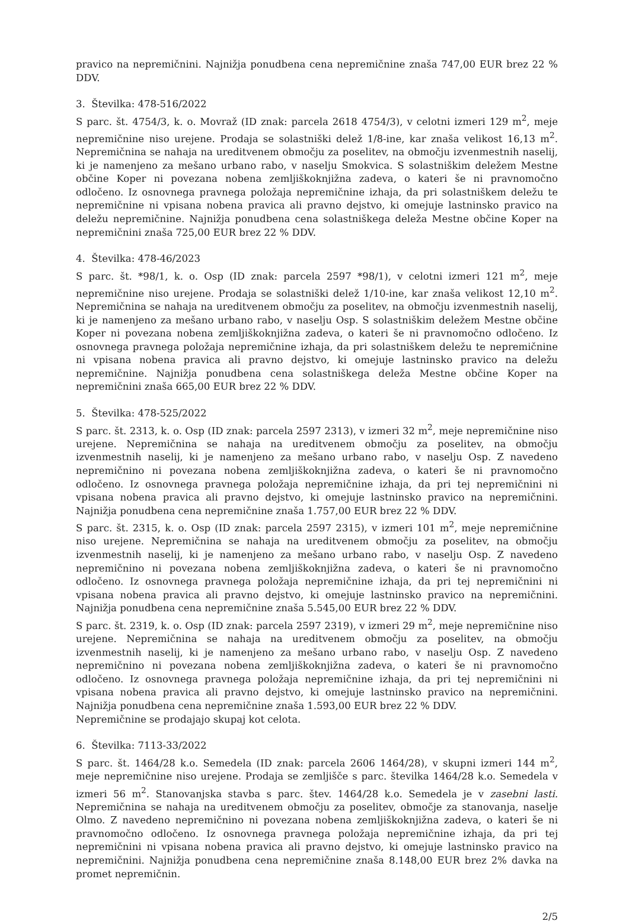pravico na nepremičnini. Najnižja ponudbena cena nepremičnine znaša 747,00 EUR brez 22 % DDV.
3. Številka: 478-516/2022
S parc. št. 4754/3, k. o. Movraž (ID znak: parcela 2618 4754/3), v celotni izmeri 129 m<sup>2</sup>, meje nepremičnine niso urejene. Prodaja se solastniški delež 1/8-ine, kar znaša velikost 16,13 m<sup>2</sup>. Nepremičnina se nahaja na ureditvenem območju za poselitev, na območju izvenmestnih naselij, ki je namenjeno za mešano urbano rabo, v naselju Smokvica. S solastniškim deležem Mestne občine Koper ni povezana nobena zemljiškoknjižna zadeva, o kateri še ni pravnomočno odločeno. Iz osnovnega pravnega položaja nepremičnine izhaja, da pri solastniškem deležu te nepremičnine ni vpisana nobena pravica ali pravno dejstvo, ki omejuje lastninsko pravico na deležu nepremičnine. Najnižja ponudbena cena solastniškega deleža Mestne občine Koper na nepremičnini znaša 725,00 EUR brez 22 % DDV.
4. Številka: 478-46/2023
S parc. št. *98/1, k. o. Osp (ID znak: parcela 2597 *98/1), v celotni izmeri 121 m<sup>2</sup>, meje nepremičnine niso urejene. Prodaja se solastniški delež 1/10-ine, kar znaša velikost 12,10 m<sup>2</sup>. Nepremičnina se nahaja na ureditvenem območju za poselitev, na območju izvenmestnih naselij, ki je namenjeno za mešano urbano rabo, v naselju Osp. S solastniškim deležem Mestne občine Koper ni povezana nobena zemljiškoknjižna zadeva, o kateri še ni pravnomočno odločeno. Iz osnovnega pravnega položaja nepremičnine izhaja, da pri solastniškem deležu te nepremičnine ni vpisana nobena pravica ali pravno dejstvo, ki omejuje lastninsko pravico na deležu nepremičnine. Najnižja ponudbena cena solastniškega deleža Mestne občine Koper na nepremičnini znaša 665,00 EUR brez 22 % DDV.
5. Številka: 478-525/2022
S parc. št. 2313, k. o. Osp (ID znak: parcela 2597 2313), v izmeri 32 m<sup>2</sup>, meje nepremičnine niso urejene. Nepremičnina se nahaja na ureditvenem območju za poselitev, na območju izvenmestnih naselij, ki je namenjeno za mešano urbano rabo, v naselju Osp. Z navedeno nepremičnino ni povezana nobena zemljiškoknjižna zadeva, o kateri še ni pravnomočno odločeno. Iz osnovnega pravnega položaja nepremičnine izhaja, da pri tej nepremičnini ni vpisana nobena pravica ali pravno dejstvo, ki omejuje lastninsko pravico na nepremičnini. Najnižja ponudbena cena nepremičnine znaša 1.757,00 EUR brez 22 % DDV.
S parc. št. 2315, k. o. Osp (ID znak: parcela 2597 2315), v izmeri 101 m<sup>2</sup>, meje nepremičnine niso urejene. Nepremičnina se nahaja na ureditvenem območju za poselitev, na območju izvenmestnih naselij, ki je namenjeno za mešano urbano rabo, v naselju Osp. Z navedeno nepremičnino ni povezana nobena zemljiškoknjižna zadeva, o kateri še ni pravnomočno odločeno. Iz osnovnega pravnega položaja nepremičnine izhaja, da pri tej nepremičnini ni vpisana nobena pravica ali pravno dejstvo, ki omejuje lastninsko pravico na nepremičnini. Najnižja ponudbena cena nepremičnine znaša 5.545,00 EUR brez 22 % DDV.
S parc. št. 2319, k. o. Osp (ID znak: parcela 2597 2319), v izmeri 29 m<sup>2</sup>, meje nepremičnine niso urejene. Nepremičnina se nahaja na ureditvenem območju za poselitev, na območju izvenmestnih naselij, ki je namenjeno za mešano urbano rabo, v naselju Osp. Z navedeno nepremičnino ni povezana nobena zemljiškoknjižna zadeva, o kateri še ni pravnomočno odločeno. Iz osnovnega pravnega položaja nepremičnine izhaja, da pri tej nepremičnini ni vpisana nobena pravica ali pravno dejstvo, ki omejuje lastninsko pravico na nepremičnini. Najnižja ponudbena cena nepremičnine znaša 1.593,00 EUR brez 22 % DDV.
Nepremičnine se prodajajo skupaj kot celota.
6. Številka: 7113-33/2022
S parc. št. 1464/28 k.o. Semedela (ID znak: parcela 2606 1464/28), v skupni izmeri 144 m<sup>2</sup>, meje nepremičnine niso urejene. Prodaja se zemljišče s parc. številka 1464/28 k.o. Semedela v izmeri 56 m<sup>2</sup>. Stanovanjska stavba s parc. štev. 1464/28 k.o. Semedela je v zasebni lasti. Nepremičnina se nahaja na ureditvenem območju za poselitev, območje za stanovanja, naselje Olmo. Z navedeno nepremičnino ni povezana nobena zemljiškoknjižna zadeva, o kateri še ni pravnomočno odločeno. Iz osnovnega pravnega položaja nepremičnine izhaja, da pri tej nepremičnini ni vpisana nobena pravica ali pravno dejstvo, ki omejuje lastninsko pravico na nepremičnini. Najnižja ponudbena cena nepremičnine znaša 8.148,00 EUR brez 2% davka na promet nepremičnin.
2/5